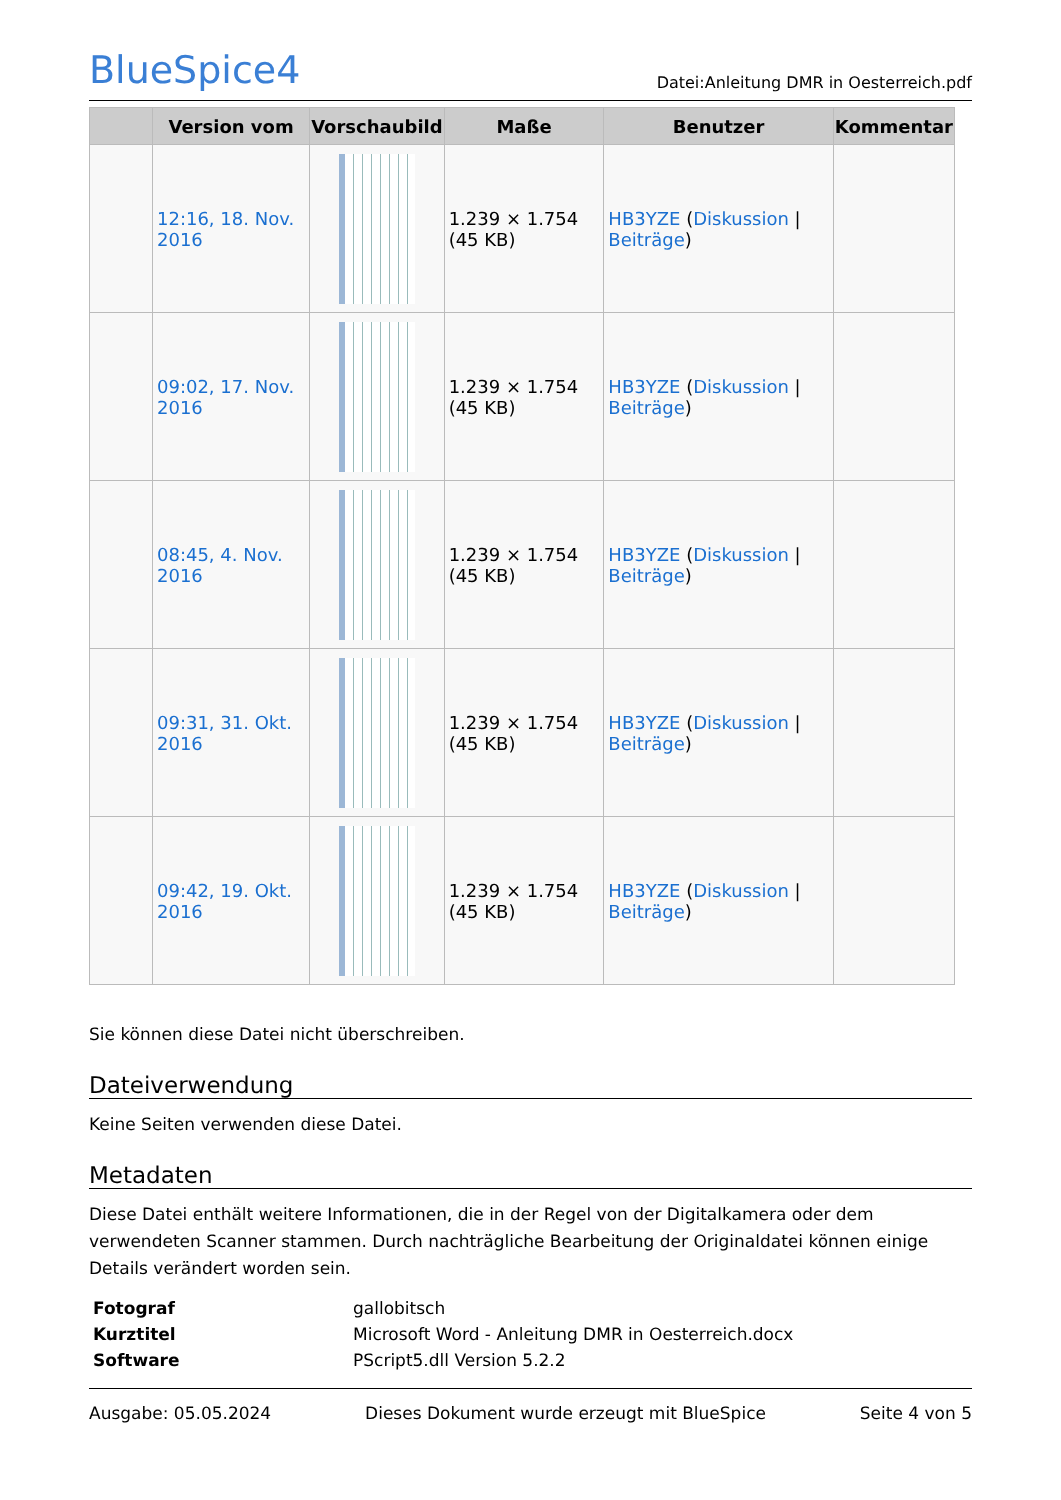BlueSpice4
Datei:Anleitung DMR in Oesterreich.pdf
| | Version vom | Vorschaubild | Maße | Benutzer | Kommentar |
| --- | --- | --- | --- | --- | --- |
| | 12:16, 18. Nov. 2016 | | 1.239 × 1.754 (45 KB) | HB3YZE ( Diskussion / Beiträge ) | |
| | 09:02, 17. Nov. 2016 | | 1.239 × 1.754 (45 KB) | HB3YZE ( Diskussion / Beiträge ) | |
| | 08:45, 4. Nov. 2016 | | 1.239 × 1.754 (45 KB) | HB3YZE ( Diskussion / Beiträge ) | |
| | 09:31, 31. Okt. 2016 | | 1.239 × 1.754 (45 KB) | HB3YZE ( Diskussion / Beiträge ) | |
| | 09:42, 19. Okt. 2016 | | 1.239 × 1.754 (45 KB) | HB3YZE ( Diskussion / Beiträge ) | |
Sie können diese Datei nicht überschreiben.
Dateiverwendung
Keine Seiten verwenden diese Datei.
Metadaten
Diese Datei enthält weitere Informationen, die in der Regel von der Digitalkamera oder dem verwendeten Scanner stammen. Durch nachträgliche Bearbeitung der Originaldatei können einige Details verändert worden sein.
| Fotograf | gallobitsch |
| Kurztitel | Microsoft Word - Anleitung DMR in Oesterreich.docx |
| Software | PScript5.dll Version 5.2.2 |
Ausgabe: 05.05.2024 Dieses Dokument wurde erzeugt mit BlueSpice Seite 4 von 5